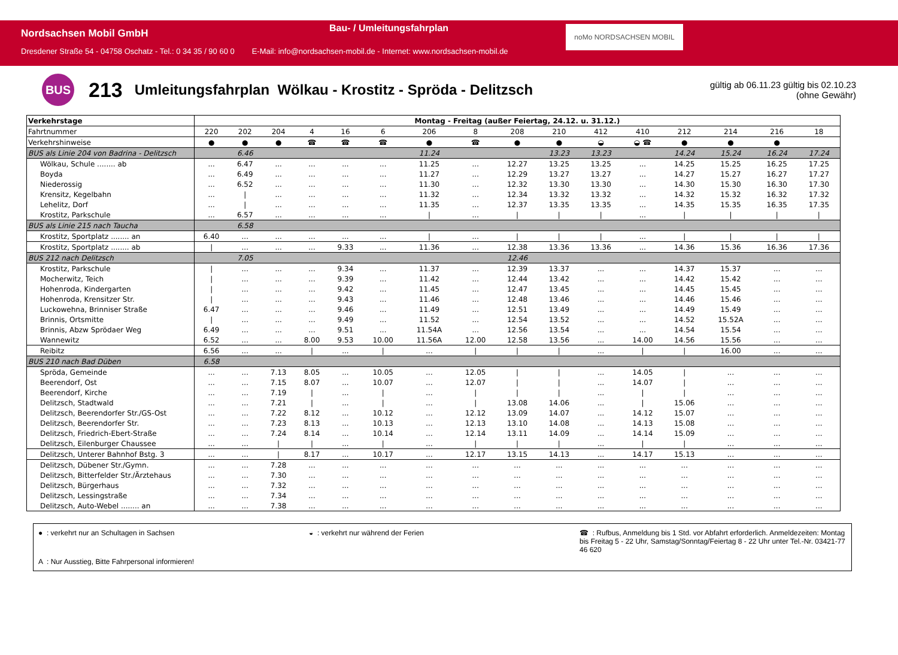Nordsachsen Mobil GmbH
Bau- / Umleitungsfahrplan noMo NORDSACHSEN MOBIL
Dresdener Straße 54 - 04758 Oschatz - Tel.: 0 34 35 / 90 60 0 E-Mail: info@nordsachsen-mobil.de - Internet: www.nordsachsen-mobil.de
BUS
213
Umleitungsfahrplan Wölkau - Krostitz - Spröda - Delitzsch
gültig ab 06.11.23 gültig bis 02.10.23
(ohne Gewähr)
| Verkehrstage | Montag - Freitag (außer Feiertag, 24.12. u. 31.12.) | | | | | | | | | | | | | | | |
| --- | --- | --- | --- | --- | --- | --- | --- | --- | --- | --- | --- | --- | --- | --- | --- | --- |
| Fahrtnummer | 220 | 202 | 204 | 4 | 16 | 6 | 206 | 8 | 208 | 210 | 412 | 410 | 212 | 214 | 216 | 18 |
| Verkehrshinweise | ● | ● | ● | ☎ | ☎ | ☎ | ● | ☎ | ● | ● | ◒ | ◒ ☎ | ● | ● | ● | |
| BUS als Linie 204 von Badrina - Delitzsch | | 6.46 | | | | | 11.24 | | | 13.23 | 13.23 | | 14.24 | 15.24 | 16.24 | 17.24 |
| Wölkau, Schule ........ ab | ... | 6.47 | ... | ... | ... | ... | 11.25 | ... | 12.27 | 13.25 | 13.25 | ... | 14.25 | 15.25 | 16.25 | 17.25 |
| Boyda | ... | 6.49 | ... | ... | ... | ... | 11.27 | ... | 12.29 | 13.27 | 13.27 | ... | 14.27 | 15.27 | 16.27 | 17.27 |
| Niederossig | ... | 6.52 | ... | ... | ... | ... | 11.30 | ... | 12.32 | 13.30 | 13.30 | ... | 14.30 | 15.30 | 16.30 | 17.30 |
| Krensitz, Kegelbahn | ... | / | ... | ... | ... | ... | 11.32 | ... | 12.34 | 13.32 | 13.32 | ... | 14.32 | 15.32 | 16.32 | 17.32 |
| Lehelitz, Dorf | ... | / | ... | ... | ... | ... | 11.35 | ... | 12.37 | 13.35 | 13.35 | ... | 14.35 | 15.35 | 16.35 | 17.35 |
| Krostitz, Parkschule | ... | 6.57 | ... | ... | ... | ... | / | ... | / | / | / | ... | / | / | / | / |
| BUS als Linie 215 nach Taucha | | 6.58 | | | | | | | | | | | | | | |
| Krostitz, Sportplatz ........ an | 6.40 | ... | ... | ... | ... | ... | / | ... | / | / | / | ... | / | / | / | / |
| Krostitz, Sportplatz ........ ab | / | ... | ... | ... | 9.33 | ... | 11.36 | ... | 12.38 | 13.36 | 13.36 | ... | 14.36 | 15.36 | 16.36 | 17.36 |
| BUS 212 nach Delitzsch | | 7.05 | | | | | | | 12.46 | | | | | | | |
| Krostitz, Parkschule | / | ... | ... | ... | 9.34 | ... | 11.37 | ... | 12.39 | 13.37 | ... | ... | 14.37 | 15.37 | ... | ... |
| Mocherwitz, Teich | / | ... | ... | ... | 9.39 | ... | 11.42 | ... | 12.44 | 13.42 | ... | ... | 14.42 | 15.42 | ... | ... |
| Hohenroda, Kindergarten | / | ... | ... | ... | 9.42 | ... | 11.45 | ... | 12.47 | 13.45 | ... | ... | 14.45 | 15.45 | ... | ... |
| Hohenroda, Krensitzer Str. | / | ... | ... | ... | 9.43 | ... | 11.46 | ... | 12.48 | 13.46 | ... | ... | 14.46 | 15.46 | ... | ... |
| Luckowehna, Brinniser Straße | 6.47 | ... | ... | ... | 9.46 | ... | 11.49 | ... | 12.51 | 13.49 | ... | ... | 14.49 | 15.49 | ... | ... |
| Brinnis, Ortsmitte | / | ... | ... | ... | 9.49 | ... | 11.52 | ... | 12.54 | 13.52 | ... | ... | 14.52 | 15.52A | ... | ... |
| Brinnis, Abzw Sprödaer Weg | 6.49 | ... | ... | ... | 9.51 | ... | 11.54A | ... | 12.56 | 13.54 | ... | ... | 14.54 | 15.54 | ... | ... |
| Wannewitz | 6.52 | ... | ... | 8.00 | 9.53 | 10.00 | 11.56A | 12.00 | 12.58 | 13.56 | ... | 14.00 | 14.56 | 15.56 | ... | ... |
| Reibitz | 6.56 | ... | ... | / | ... | / | ... | / | / | / | ... | / | / | 16.00 | ... | ... |
| BUS 210 nach Bad Düben | 6.58 | | | | | | | | | | | | | | | |
| Spröda, Gemeinde | ... | ... | 7.13 | 8.05 | ... | 10.05 | ... | 12.05 | / | / | ... | 14.05 | / | ... | ... | ... |
| Beerendorf, Ost | ... | ... | 7.15 | 8.07 | ... | 10.07 | ... | 12.07 | / | / | ... | 14.07 | / | ... | ... | ... |
| Beerendorf, Kirche | ... | ... | 7.19 | / | ... | / | ... | / | / | / | ... | / | / | ... | ... | ... |
| Delitzsch, Stadtwald | ... | ... | 7.21 | / | ... | / | ... | / | 13.08 | 14.06 | ... | / | 15.06 | ... | ... | ... |
| Delitzsch, Beerendorfer Str./GS-Ost | ... | ... | 7.22 | 8.12 | ... | 10.12 | ... | 12.12 | 13.09 | 14.07 | ... | 14.12 | 15.07 | ... | ... | ... |
| Delitzsch, Beerendorfer Str. | ... | ... | 7.23 | 8.13 | ... | 10.13 | ... | 12.13 | 13.10 | 14.08 | ... | 14.13 | 15.08 | ... | ... | ... |
| Delitzsch, Friedrich-Ebert-Straße | ... | ... | 7.24 | 8.14 | ... | 10.14 | ... | 12.14 | 13.11 | 14.09 | ... | 14.14 | 15.09 | ... | ... | ... |
| Delitzsch, Eilenburger Chaussee | ... | ... | / | / | ... | / | ... | / | / | / | ... | / | / | ... | ... | ... |
| Delitzsch, Unterer Bahnhof Bstg. 3 | ... | ... | / | 8.17 | ... | 10.17 | ... | 12.17 | 13.15 | 14.13 | ... | 14.17 | 15.13 | ... | ... | ... |
| Delitzsch, Dübener Str./Gymn. | ... | ... | 7.28 | ... | ... | ... | ... | ... | ... | ... | ... | ... | ... | ... | ... | ... |
| Delitzsch, Bitterfelder Str./Ärztehaus | ... | ... | 7.30 | ... | ... | ... | ... | ... | ... | ... | ... | ... | ... | ... | ... | ... |
| Delitzsch, Bürgerhaus | ... | ... | 7.32 | ... | ... | ... | ... | ... | ... | ... | ... | ... | ... | ... | ... | ... |
| Delitzsch, Lessingstraße | ... | ... | 7.34 | ... | ... | ... | ... | ... | ... | ... | ... | ... | ... | ... | ... | ... |
| Delitzsch, Auto-Webel ........ an | ... | ... | 7.38 | ... | ... | ... | ... | ... | ... | ... | ... | ... | ... | ... | ... | ... |
● : verkehrt nur an Schultagen in Sachsen
◒ : verkehrt nur während der Ferien
☎ : Rufbus, Anmeldung bis 1 Std. vor Abfahrt erforderlich. Anmeldezeiten: Montag bis Freitag 5 - 22 Uhr, Samstag/Sonntag/Feiertag 8 - 22 Uhr unter Tel.-Nr. 03421-77 46 620
A : Nur Ausstieg, Bitte Fahrpersonal informieren!